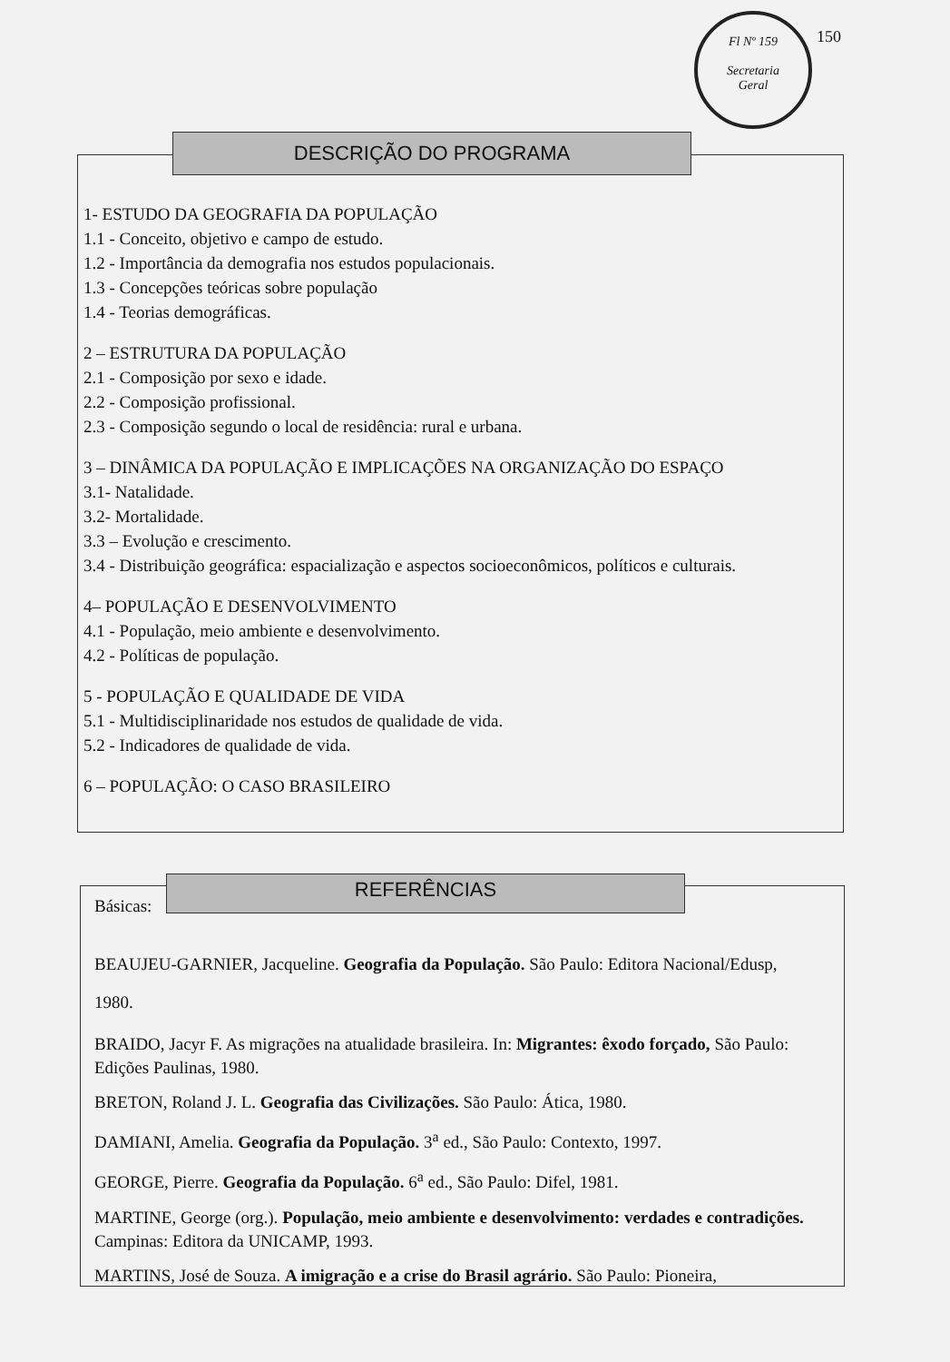Fl Nº 159
Secretaria
Geral
150
DESCRIÇÃO DO PROGRAMA
1- ESTUDO DA GEOGRAFIA DA POPULAÇÃO
1.1 - Conceito, objetivo e campo de estudo.
1.2 - Importância da demografia nos estudos populacionais.
1.3 - Concepções teóricas sobre população
1.4 - Teorias demográficas.
2 – ESTRUTURA DA POPULAÇÃO
2.1 - Composição por sexo e idade.
2.2 - Composição profissional.
2.3 - Composição segundo o local de residência: rural e urbana.
3 – DINÂMICA DA POPULAÇÃO E IMPLICAÇÕES NA ORGANIZAÇÃO DO ESPAÇO
3.1- Natalidade.
3.2- Mortalidade.
3.3 – Evolução e crescimento.
3.4 - Distribuição geográfica: espacialização e aspectos socioeconômicos, políticos e culturais.
4– POPULAÇÃO E DESENVOLVIMENTO
4.1 - População, meio ambiente e desenvolvimento.
4.2 - Políticas de população.
5 - POPULAÇÃO E QUALIDADE DE VIDA
5.1 - Multidisciplinaridade nos estudos de qualidade de vida.
5.2 - Indicadores de qualidade de vida.
6 – POPULAÇÃO: O CASO BRASILEIRO
REFERÊNCIAS
Básicas:
BEAUJEU-GARNIER, Jacqueline. Geografia da População. São Paulo: Editora Nacional/Edusp, 1980.
BRAIDO, Jacyr F. As migrações na atualidade brasileira. In: Migrantes: êxodo forçado, São Paulo: Edições Paulinas, 1980.
BRETON, Roland J. L. Geografia das Civilizações. São Paulo: Ática, 1980.
DAMIANI, Amelia. Geografia da População. 3<sup>a</sup> ed., São Paulo: Contexto, 1997.
GEORGE, Pierre. Geografia da População. 6<sup>a</sup> ed., São Paulo: Difel, 1981.
MARTINE, George (org.). População, meio ambiente e desenvolvimento: verdades e contradições. Campinas: Editora da UNICAMP, 1993.
MARTINS, José de Souza. A imigração e a crise do Brasil agrário. São Paulo: Pioneira,